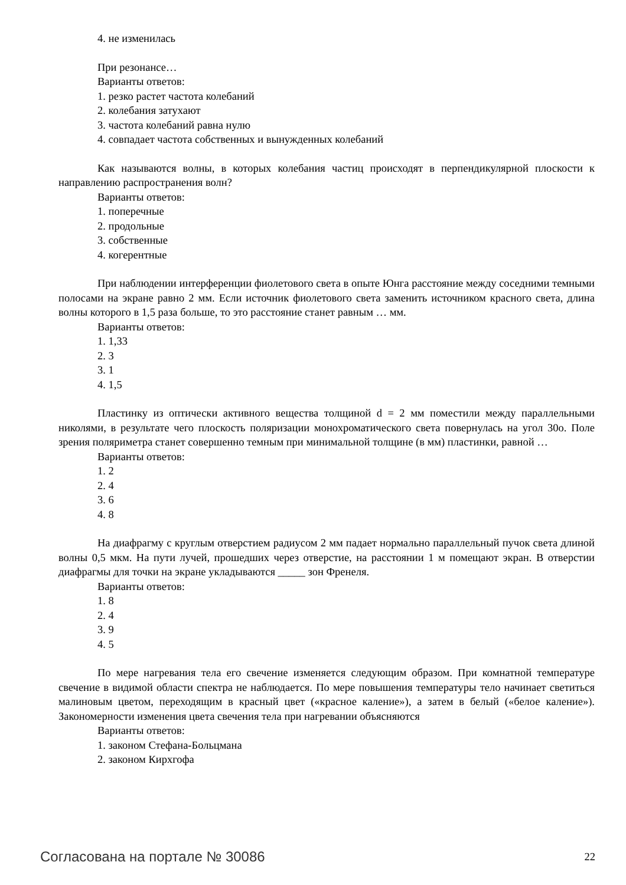4. не изменилась
При резонансе…
Варианты ответов:
1. резко растет частота колебаний
2. колебания затухают
3. частота колебаний равна нулю
4. совпадает частота собственных и вынужденных колебаний
Как называются волны, в которых колебания частиц происходят в перпендикулярной плоскости к направлению распространения волн?
Варианты ответов:
1. поперечные
2. продольные
3. собственные
4. когерентные
При наблюдении интерференции фиолетового света в опыте Юнга расстояние между соседними темными полосами на экране равно 2 мм. Если источник фиолетового света заменить источником красного света, длина волны которого в 1,5 раза больше, то это расстояние станет равным … мм.
Варианты ответов:
1. 1,33
2. 3
3. 1
4. 1,5
Пластинку из оптически активного вещества толщиной d = 2 мм поместили между параллельными николями, в результате чего плоскость поляризации монохроматического света повернулась на угол 30о. Поле зрения поляриметра станет совершенно темным при минимальной толщине (в мм) пластинки, равной …
Варианты ответов:
1. 2
2. 4
3. 6
4. 8
На диафрагму с круглым отверстием радиусом 2 мм падает нормально параллельный пучок света длиной волны 0,5 мкм. На пути лучей, прошедших через отверстие, на расстоянии 1 м помещают экран. В отверстии диафрагмы для точки на экране укладываются _____ зон Френеля.
Варианты ответов:
1. 8
2. 4
3. 9
4. 5
По мере нагревания тела его свечение изменяется следующим образом. При комнатной температуре свечение в видимой области спектра не наблюдается. По мере повышения температуры тело начинает светиться малиновым цветом, переходящим в красный цвет («красное каление»), а затем в белый («белое каление»). Закономерности изменения цвета свечения тела при нагревании объясняются
Варианты ответов:
1. законом Стефана-Больцмана
2. законом Кирхгофа
Согласована на портале № 30086 22